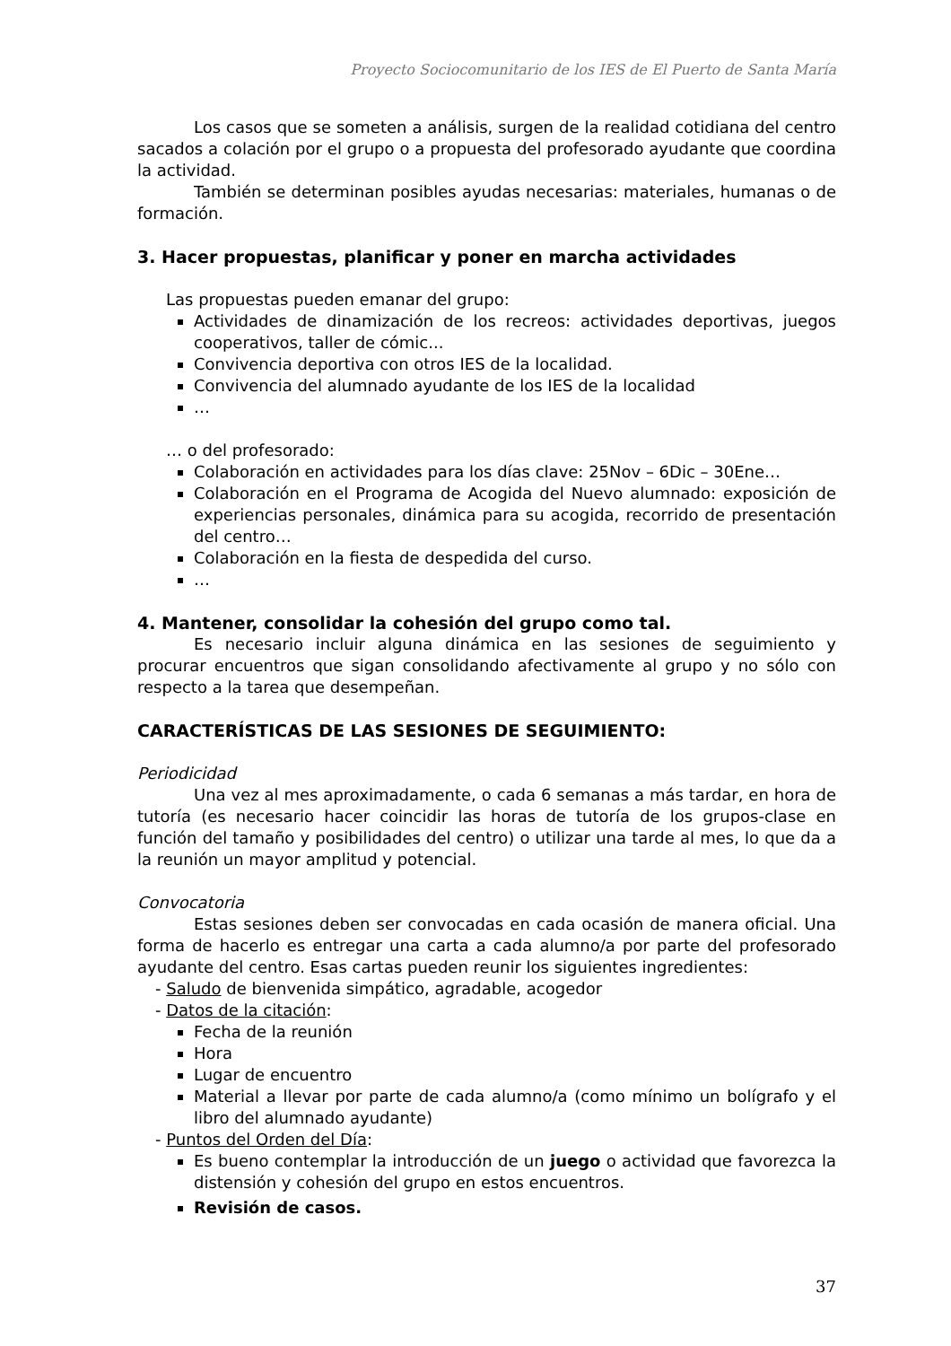Proyecto Sociocomunitario de los IES de El Puerto de Santa María
Los casos que se someten a análisis, surgen de la realidad cotidiana del centro sacados a colación por el grupo o a propuesta del profesorado ayudante que coordina la actividad.
También se determinan posibles ayudas necesarias: materiales, humanas o de formación.
3. Hacer propuestas, planificar y poner en marcha actividades
Las propuestas pueden emanar del grupo:
Actividades de dinamización de los recreos: actividades deportivas, juegos cooperativos, taller de cómic...
Convivencia deportiva con otros IES de la localidad.
Convivencia del alumnado ayudante de los IES de la localidad
…
… o del profesorado:
Colaboración en actividades para los días clave: 25Nov – 6Dic – 30Ene…
Colaboración en el Programa de Acogida del Nuevo alumnado: exposición de experiencias personales, dinámica para su acogida, recorrido de presentación del centro…
Colaboración en la fiesta de despedida del curso.
…
4. Mantener, consolidar la cohesión del grupo como tal.
Es necesario incluir alguna dinámica en las sesiones de seguimiento y procurar encuentros que sigan consolidando afectivamente al grupo y no sólo con respecto a la tarea que desempeñan.
CARACTERÍSTICAS DE LAS SESIONES DE SEGUIMIENTO:
Periodicidad
Una vez al mes aproximadamente, o cada 6 semanas a más tardar, en hora de tutoría (es necesario hacer coincidir las horas de tutoría de los grupos-clase en función del tamaño y posibilidades del centro) o utilizar una tarde al mes, lo que da a la reunión un mayor amplitud y potencial.
Convocatoria
Estas sesiones deben ser convocadas en cada ocasión de manera oficial. Una forma de hacerlo es entregar una carta a cada alumno/a por parte del profesorado ayudante del centro. Esas cartas pueden reunir los siguientes ingredientes:
- Saludo de bienvenida simpático, agradable, acogedor
- Datos de la citación:
Fecha de la reunión
Hora
Lugar de encuentro
Material a llevar por parte de cada alumno/a (como mínimo un bolígrafo y el libro del alumnado ayudante)
- Puntos del Orden del Día:
Es bueno contemplar la introducción de un juego o actividad que favorezca la distensión y cohesión del grupo en estos encuentros.
Revisión de casos.
37